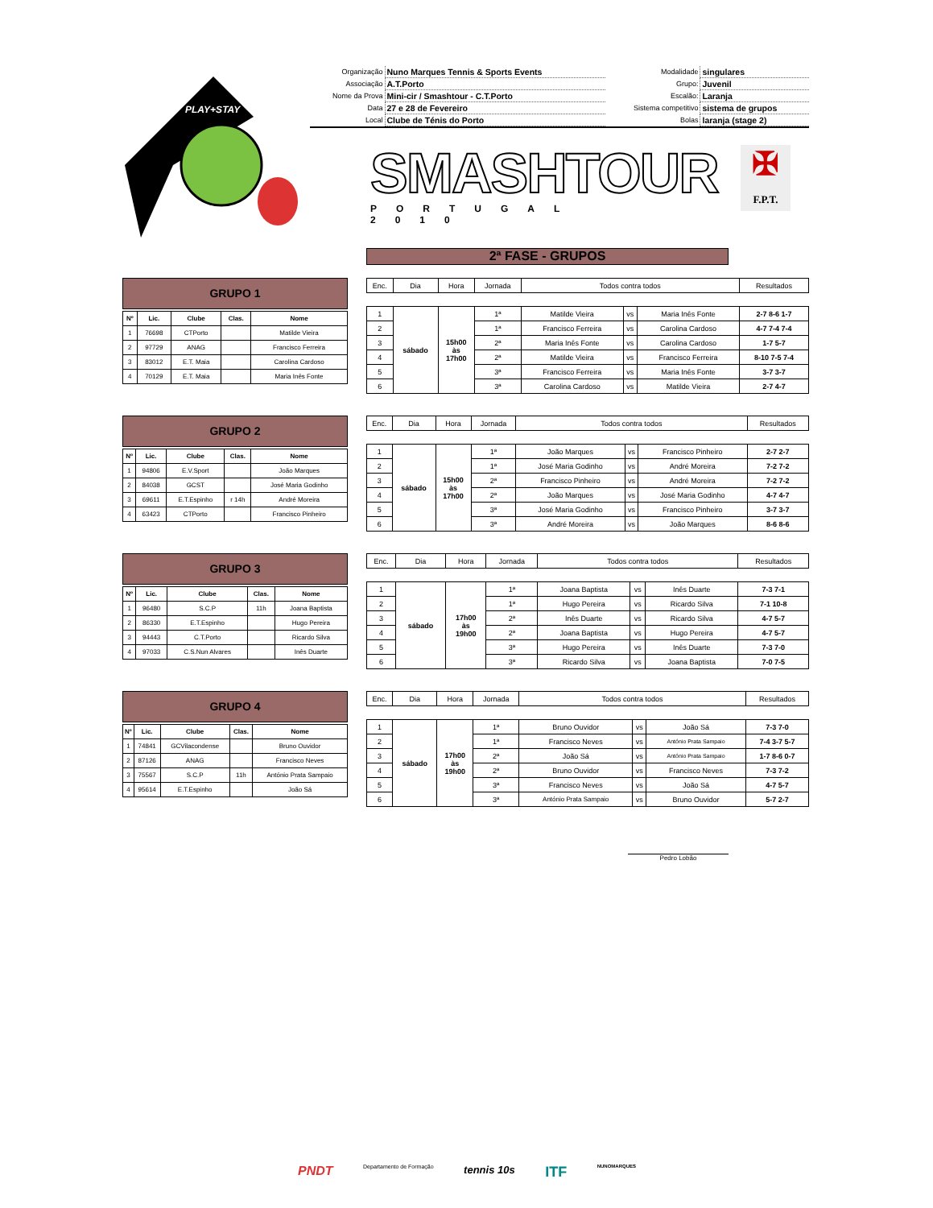PLAY+STAY
| Organização | Nuno Marques Tennis & Sports Events | Modalidade | singulares |
| Associação | A.T.Porto | Grupo: | Juvenil |
| Nome da Prova | Mini-cir / Smashtour - C.T.Porto | Escalão: | Laranja |
| Data | 27 e 28 de Fevereiro | Sistema competitivo | sistema de grupos |
| Local | Clube de Ténis do Porto | Bolas | laranja (stage 2) |
SMASHTOUR
PORTUGAL 2010
✠
F.P.T.
2ª FASE - GRUPOS
GRUPO 1
| Nº | Lic. | Clube | Clas. | Nome |
| --- | --- | --- | --- | --- |
| 1 | 76698 | CTPorto | | Matilde Vieira |
| 2 | 97729 | ANAG | | Francisco Ferreira |
| 3 | 83012 | E.T. Maia | | Carolina Cardoso |
| 4 | 70129 | E.T. Maia | | Maria Inês Fonte |
| Enc. | Dia | Hora | Jornada | Todos contra todos | | | Resultados |
| --- | --- | --- | --- | --- | --- | --- | --- |
| 1 | sábado | 15h00 às 17h00 | 1ª | Matilde Vieira | vs | Maria Inês Fonte | 2-7 8-6 1-7 |
| 2 | | | 1ª | Francisco Ferreira | vs | Carolina Cardoso | 4-7 7-4 7-4 |
| 3 | | | 2ª | Maria Inês Fonte | vs | Carolina Cardoso | 1-7 5-7 |
| 4 | | | 2ª | Matilde Vieira | vs | Francisco Ferreira | 8-10 7-5 7-4 |
| 5 | | | 3ª | Francisco Ferreira | vs | Maria Inês Fonte | 3-7 3-7 |
| 6 | | | 3ª | Carolina Cardoso | vs | Matilde Vieira | 2-7 4-7 |
GRUPO 2
| Nº | Lic. | Clube | Clas. | Nome |
| --- | --- | --- | --- | --- |
| 1 | 94806 | E.V.Sport | | João Marques |
| 2 | 84038 | GCST | | José Maria Godinho |
| 3 | 69611 | E.T.Espinho | r 14h | André Moreira |
| 4 | 63423 | CTPorto | | Francisco Pinheiro |
| Enc. | Dia | Hora | Jornada | Todos contra todos | | | Resultados |
| --- | --- | --- | --- | --- | --- | --- | --- |
| 1 | sábado | 15h00 às 17h00 | 1ª | João Marques | vs | Francisco Pinheiro | 2-7 2-7 |
| 2 | | | 1ª | José Maria Godinho | vs | André Moreira | 7-2 7-2 |
| 3 | | | 2ª | Francisco Pinheiro | vs | André Moreira | 7-2 7-2 |
| 4 | | | 2ª | João Marques | vs | José Maria Godinho | 4-7 4-7 |
| 5 | | | 3ª | José Maria Godinho | vs | Francisco Pinheiro | 3-7 3-7 |
| 6 | | | 3ª | André Moreira | vs | João Marques | 8-6 8-6 |
GRUPO 3
| Nº | Lic. | Clube | Clas. | Nome |
| --- | --- | --- | --- | --- |
| 1 | 96480 | S.C.P | 11h | Joana Baptista |
| 2 | 86330 | E.T.Espinho | | Hugo Pereira |
| 3 | 94443 | C.T.Porto | | Ricardo Silva |
| 4 | 97033 | C.S.Nun Alvares | | Inês Duarte |
| Enc. | Dia | Hora | Jornada | Todos contra todos | | | Resultados |
| --- | --- | --- | --- | --- | --- | --- | --- |
| 1 | sábado | 17h00 às 19h00 | 1ª | Joana Baptista | vs | Inês Duarte | 7-3 7-1 |
| 2 | | | 1ª | Hugo Pereira | vs | Ricardo Silva | 7-1 10-8 |
| 3 | | | 2ª | Inês Duarte | vs | Ricardo Silva | 4-7 5-7 |
| 4 | | | 2ª | Joana Baptista | vs | Hugo Pereira | 4-7 5-7 |
| 5 | | | 3ª | Hugo Pereira | vs | Inês Duarte | 7-3 7-0 |
| 6 | | | 3ª | Ricardo Silva | vs | Joana Baptista | 7-0 7-5 |
GRUPO 4
| Nº | Lic. | Clube | Clas. | Nome |
| --- | --- | --- | --- | --- |
| 1 | 74841 | GCVilacondense | | Bruno Ouvidor |
| 2 | 87126 | ANAG | | Francisco Neves |
| 3 | 75567 | S.C.P | 11h | António Prata Sampaio |
| 4 | 95614 | E.T.Espinho | | João Sá |
| Enc. | Dia | Hora | Jornada | Todos contra todos | | | Resultados |
| --- | --- | --- | --- | --- | --- | --- | --- |
| 1 | sábado | 17h00 às 19h00 | 1ª | Bruno Ouvidor | vs | João Sá | 7-3 7-0 |
| 2 | | | 1ª | Francisco Neves | vs | António Prata Sampaio | 7-4 3-7 5-7 |
| 3 | | | 2ª | João Sá | vs | António Prata Sampaio | 1-7 8-6 0-7 |
| 4 | | | 2ª | Bruno Ouvidor | vs | Francisco Neves | 7-3 7-2 |
| 5 | | | 3ª | Francisco Neves | vs | João Sá | 4-7 5-7 |
| 6 | | | 3ª | António Prata Sampaio | vs | Bruno Ouvidor | 5-7 2-7 |
Pedro Lobão
PNDT Departamento de Formação tennis 10s ITF NUNOMARQUES